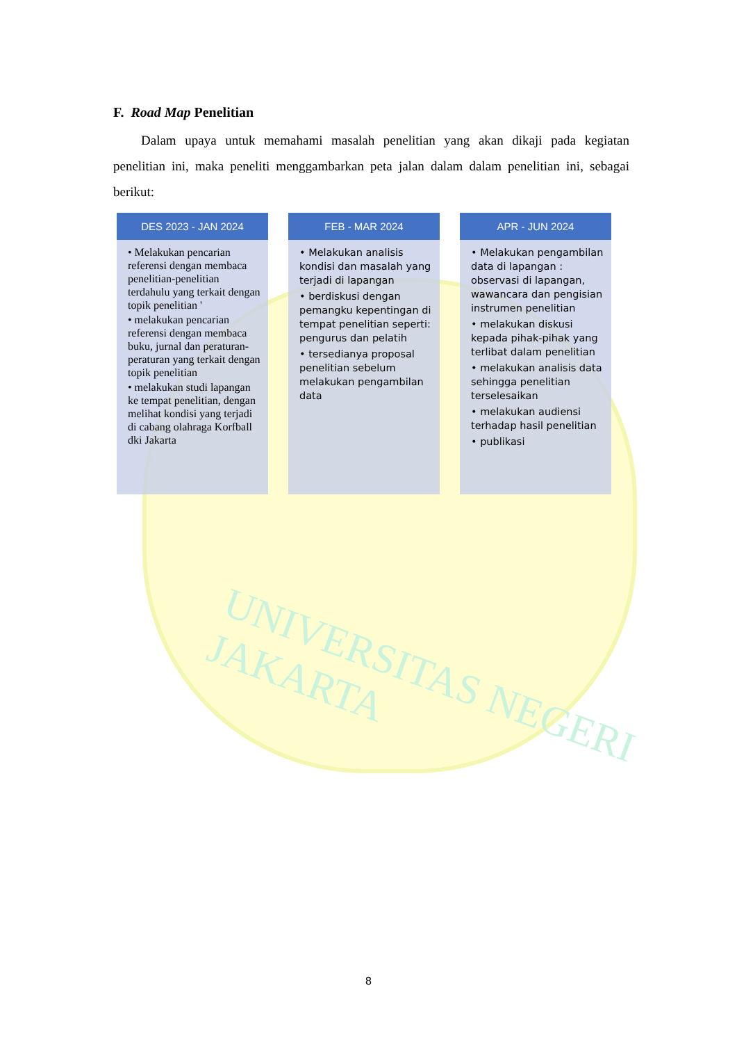UNIVERSITAS NEGERI JAKARTA
F. Road Map Penelitian
Dalam upaya untuk memahami masalah penelitian yang akan dikaji pada kegiatan penelitian ini, maka peneliti menggambarkan peta jalan dalam dalam penelitian ini, sebagai berikut:
DES 2023 - JAN 2024
• Melakukan pencarian referensi dengan membaca penelitian-penelitian terdahulu yang terkait dengan topik penelitian '
• melakukan pencarian referensi dengan membaca buku, jurnal dan peraturan-peraturan yang terkait dengan topik penelitian
• melakukan studi lapangan ke tempat penelitian, dengan melihat kondisi yang terjadi di cabang olahraga Korfball dki Jakarta
FEB - MAR 2024
• Melakukan analisis kondisi dan masalah yang terjadi di lapangan
• berdiskusi dengan pemangku kepentingan di tempat penelitian seperti: pengurus dan pelatih
• tersedianya proposal penelitian sebelum melakukan pengambilan data
APR - JUN 2024
• Melakukan pengambilan data di lapangan : observasi di lapangan, wawancara dan pengisian instrumen penelitian
• melakukan diskusi kepada pihak-pihak yang terlibat dalam penelitian
• melakukan analisis data sehingga penelitian terselesaikan
• melakukan audiensi terhadap hasil penelitian
• publikasi
8